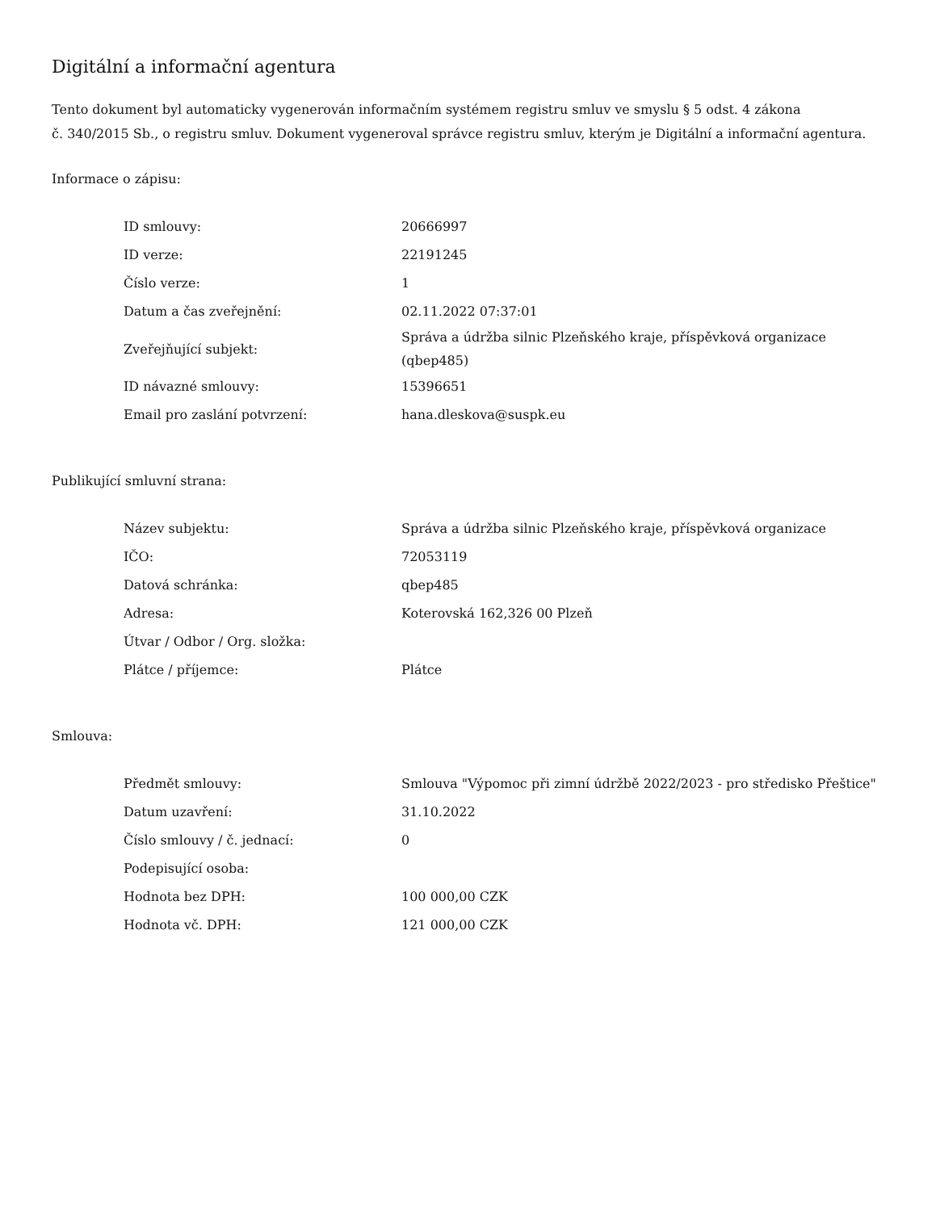Digitální a informační agentura
Tento dokument byl automaticky vygenerován informačním systémem registru smluv ve smyslu § 5 odst. 4 zákona
č. 340/2015 Sb., o registru smluv. Dokument vygeneroval správce registru smluv, kterým je Digitální a informační agentura.
Informace o zápisu:
| ID smlouvy: | 20666997 |
| ID verze: | 22191245 |
| Číslo verze: | 1 |
| Datum a čas zveřejnění: | 02.11.2022 07:37:01 |
| Zveřejňující subjekt: | Správa a údržba silnic Plzeňského kraje, příspěvková organizace (qbep485) |
| ID návazné smlouvy: | 15396651 |
| Email pro zaslání potvrzení: | hana.dleskova@suspk.eu |
Publikující smluvní strana:
| Název subjektu: | Správa a údržba silnic Plzeňského kraje, příspěvková organizace |
| IČO: | 72053119 |
| Datová schránka: | qbep485 |
| Adresa: | Koterovská 162,326 00 Plzeň |
| Útvar / Odbor / Org. složka: | |
| Plátce / příjemce: | Plátce |
Smlouva:
| Předmět smlouvy: | Smlouva "Výpomoc při zimní údržbě 2022/2023 - pro středisko Přeštice" |
| Datum uzavření: | 31.10.2022 |
| Číslo smlouvy / č. jednací: | 0 |
| Podepisující osoba: | |
| Hodnota bez DPH: | 100 000,00 CZK |
| Hodnota vč. DPH: | 121 000,00 CZK |